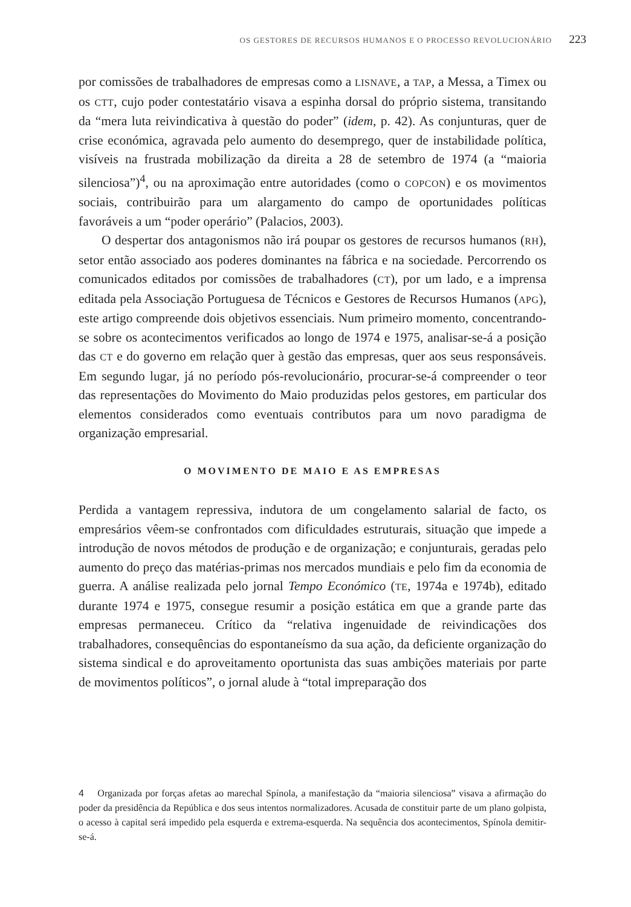OS GESTORES DE RECURSOS HUMANOS E O PROCESSO REVOLUCIONÁRIO 223
por comissões de trabalhadores de empresas como a LISNAVE, a TAP, a Messa, a Timex ou os CTT, cujo poder contestatário visava a espinha dorsal do próprio sistema, transitando da “mera luta reivindicativa à questão do poder” (idem, p. 42). As conjunturas, quer de crise económica, agravada pelo aumento do desemprego, quer de instabilidade política, visíveis na frustrada mobilização da direita a 28 de setembro de 1974 (a “maioria silenciosa”)<sup>4</sup>, ou na aproximação entre autoridades (como o COPCON) e os movimentos sociais, contribuirão para um alargamento do campo de oportunidades políticas favoráveis a um “poder operário” (Palacios, 2003).
O despertar dos antagonismos não irá poupar os gestores de recursos humanos (RH), setor então associado aos poderes dominantes na fábrica e na sociedade. Percorrendo os comunicados editados por comissões de trabalhadores (CT), por um lado, e a imprensa editada pela Associação Portuguesa de Técnicos e Gestores de Recursos Humanos (APG), este artigo compreende dois objetivos essenciais. Num primeiro momento, concentrando-se sobre os acontecimentos verificados ao longo de 1974 e 1975, analisar-se-á a posição das CT e do governo em relação quer à gestão das empresas, quer aos seus responsáveis. Em segundo lugar, já no período pós-revolucionário, procurar-se-á compreender o teor das representações do Movimento do Maio produzidas pelos gestores, em particular dos elementos considerados como eventuais contributos para um novo paradigma de organização empresarial.
O MOVIMENTO DE MAIO E AS EMPRESAS
Perdida a vantagem repressiva, indutora de um congelamento salarial de facto, os empresários vêem-se confrontados com dificuldades estruturais, situação que impede a introdução de novos métodos de produção e de organização; e conjunturais, geradas pelo aumento do preço das matérias-primas nos mercados mundiais e pelo fim da economia de guerra. A análise realizada pelo jornal Tempo Económico (TE, 1974a e 1974b), editado durante 1974 e 1975, consegue resumir a posição estática em que a grande parte das empresas permaneceu. Crítico da “relativa ingenuidade de reivindicações dos trabalhadores, consequências do espontaneísmo da sua ação, da deficiente organização do sistema sindical e do aproveitamento oportunista das suas ambições materiais por parte de movimentos políticos”, o jornal alude à “total impreparação dos
4 Organizada por forças afetas ao marechal Spínola, a manifestação da “maioria silenciosa” visava a afirmação do poder da presidência da República e dos seus intentos normalizadores. Acusada de constituir parte de um plano golpista, o acesso à capital será impedido pela esquerda e extrema-esquerda. Na sequência dos acontecimentos, Spínola demitir-se-á.